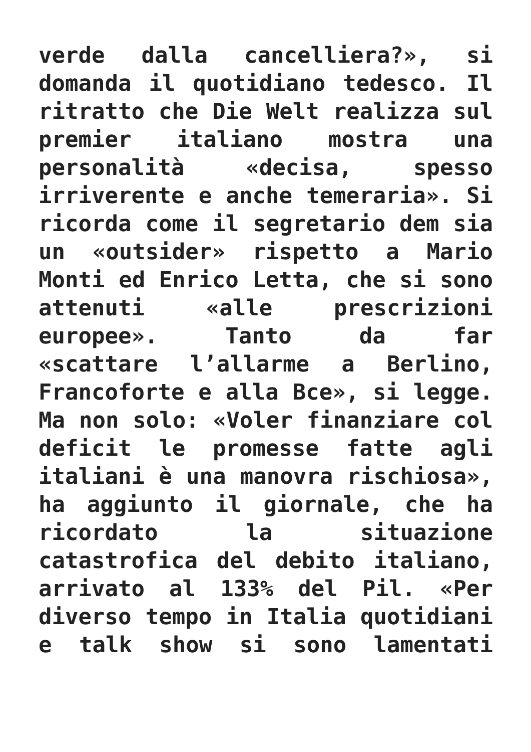verde dalla cancelliera?», si
domanda il quotidiano tedesco. Il
ritratto che Die Welt realizza sul
premier italiano mostra una
personalità «decisa, spesso
irriverente e anche temeraria». Si
ricorda come il segretario dem sia
un «outsider» rispetto a Mario
Monti ed Enrico Letta, che si sono
attenuti «alle prescrizioni
europee». Tanto da far
«scattare l’allarme a Berlino,
Francoforte e alla Bce», si legge.
Ma non solo: «Voler finanziare col
deficit le promesse fatte agli
italiani è una manovra rischiosa»,
ha aggiunto il giornale, che ha
ricordato la situazione
catastrofica del debito italiano,
arrivato al 133% del Pil. «Per
diverso tempo in Italia quotidiani
e talk show si sono lamentati